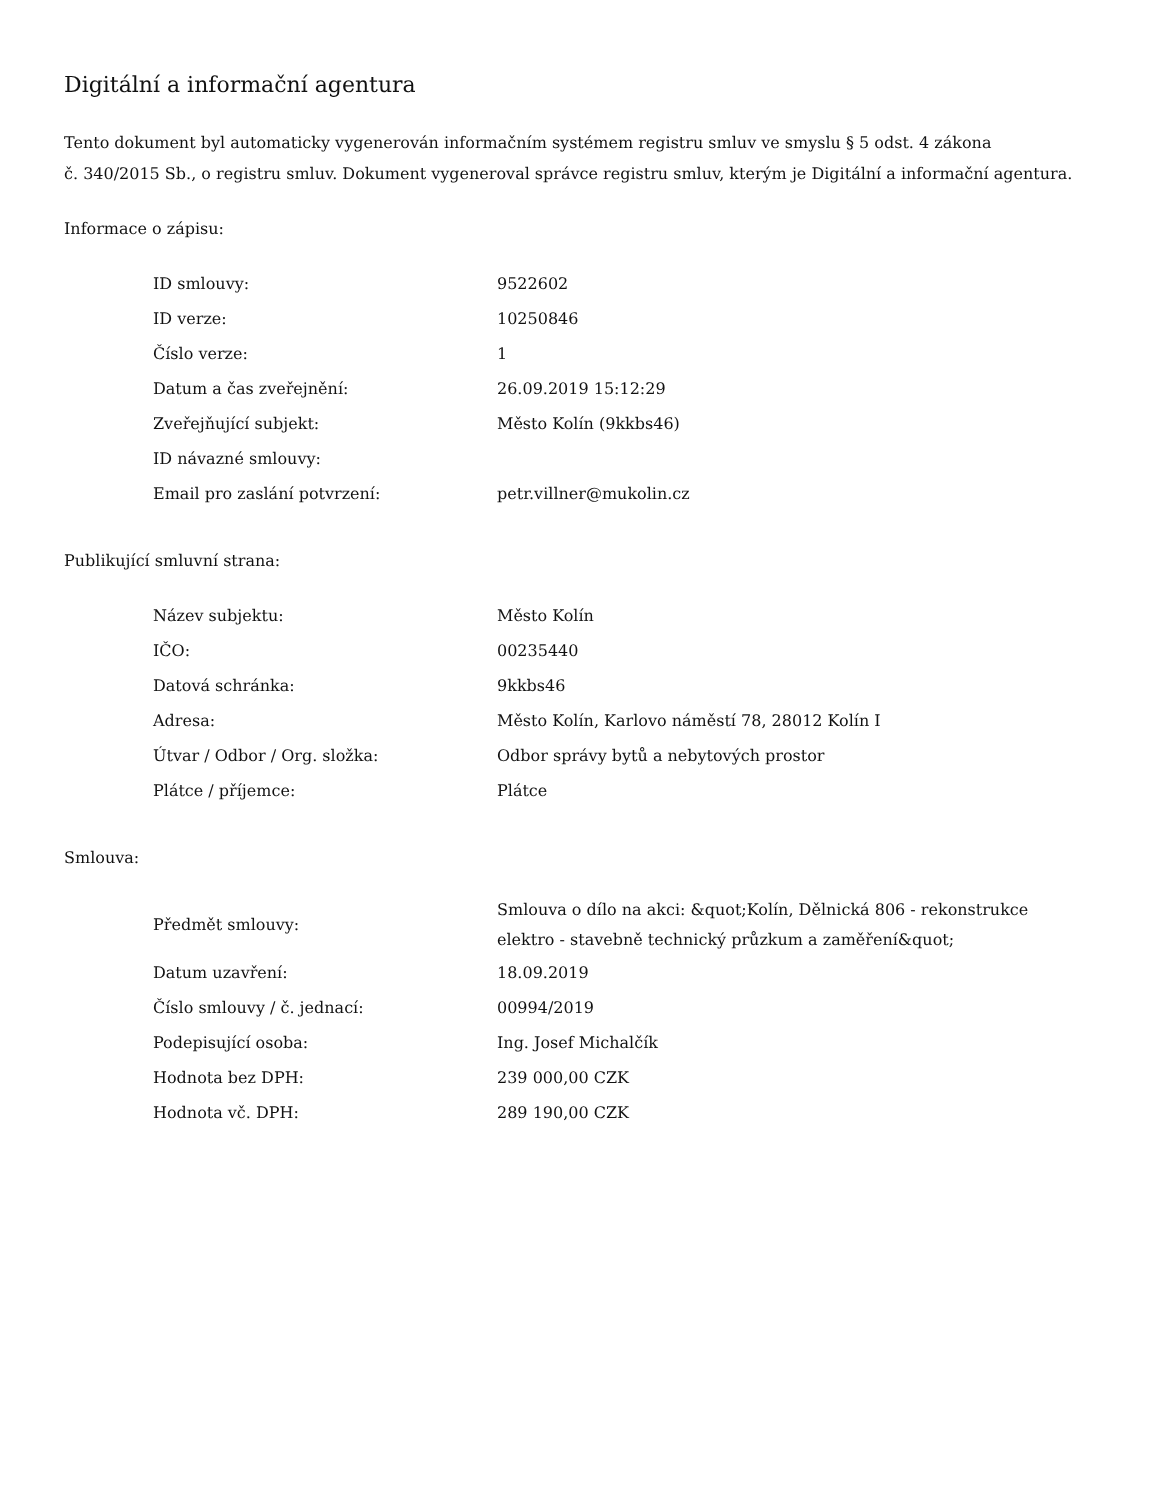Digitální a informační agentura
Tento dokument byl automaticky vygenerován informačním systémem registru smluv ve smyslu § 5 odst. 4 zákona
č. 340/2015 Sb., o registru smluv. Dokument vygeneroval správce registru smluv, kterým je Digitální a informační agentura.
Informace o zápisu:
| ID smlouvy: | 9522602 |
| ID verze: | 10250846 |
| Číslo verze: | 1 |
| Datum a čas zveřejnění: | 26.09.2019 15:12:29 |
| Zveřejňující subjekt: | Město Kolín (9kkbs46) |
| ID návazné smlouvy: | |
| Email pro zaslání potvrzení: | petr.villner@mukolin.cz |
Publikující smluvní strana:
| Název subjektu: | Město Kolín |
| IČO: | 00235440 |
| Datová schránka: | 9kkbs46 |
| Adresa: | Město Kolín, Karlovo náměstí 78, 28012 Kolín I |
| Útvar / Odbor / Org. složka: | Odbor správy bytů a nebytových prostor |
| Plátce / příjemce: | Plátce |
Smlouva:
| Předmět smlouvy: | Smlouva o dílo na akci: &quot;Kolín, Dělnická 806 - rekonstrukce elektro - stavebně technický průzkum a zaměření&quot; |
| Datum uzavření: | 18.09.2019 |
| Číslo smlouvy / č. jednací: | 00994/2019 |
| Podepisující osoba: | Ing. Josef Michalčík |
| Hodnota bez DPH: | 239 000,00 CZK |
| Hodnota vč. DPH: | 289 190,00 CZK |